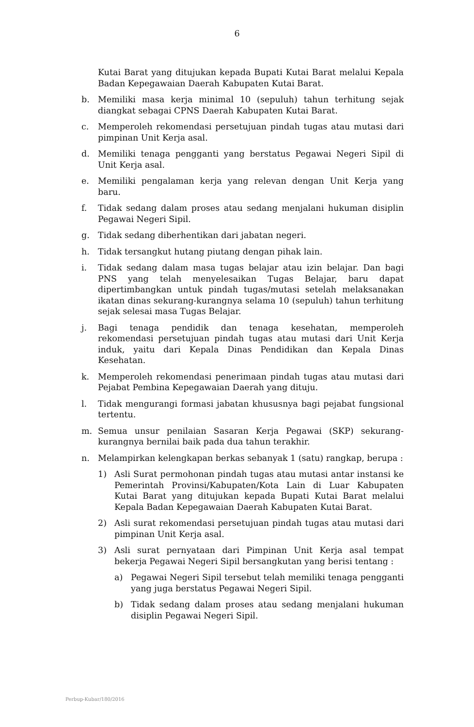6
Kutai Barat yang ditujukan kepada Bupati Kutai Barat melalui Kepala Badan Kepegawaian Daerah Kabupaten Kutai Barat.
b. Memiliki masa kerja minimal 10 (sepuluh) tahun terhitung sejak diangkat sebagai CPNS Daerah Kabupaten Kutai Barat.
c. Memperoleh rekomendasi persetujuan pindah tugas atau mutasi dari pimpinan Unit Kerja asal.
d. Memiliki tenaga pengganti yang berstatus Pegawai Negeri Sipil di Unit Kerja asal.
e. Memiliki pengalaman kerja yang relevan dengan Unit Kerja yang baru.
f. Tidak sedang dalam proses atau sedang menjalani hukuman disiplin Pegawai Negeri Sipil.
g. Tidak sedang diberhentikan dari jabatan negeri.
h. Tidak tersangkut hutang piutang dengan pihak lain.
i. Tidak sedang dalam masa tugas belajar atau izin belajar. Dan bagi PNS yang telah menyelesaikan Tugas Belajar, baru dapat dipertimbangkan untuk pindah tugas/mutasi setelah melaksanakan ikatan dinas sekurang-kurangnya selama 10 (sepuluh) tahun terhitung sejak selesai masa Tugas Belajar.
j. Bagi tenaga pendidik dan tenaga kesehatan, memperoleh rekomendasi persetujuan pindah tugas atau mutasi dari Unit Kerja induk, yaitu dari Kepala Dinas Pendidikan dan Kepala Dinas Kesehatan.
k. Memperoleh rekomendasi penerimaan pindah tugas atau mutasi dari Pejabat Pembina Kepegawaian Daerah yang dituju.
l. Tidak mengurangi formasi jabatan khususnya bagi pejabat fungsional tertentu.
m. Semua unsur penilaian Sasaran Kerja Pegawai (SKP) sekurang-kurangnya bernilai baik pada dua tahun terakhir.
n. Melampirkan kelengkapan berkas sebanyak 1 (satu) rangkap, berupa :
1) Asli Surat permohonan pindah tugas atau mutasi antar instansi ke Pemerintah Provinsi/Kabupaten/Kota Lain di Luar Kabupaten Kutai Barat yang ditujukan kepada Bupati Kutai Barat melalui Kepala Badan Kepegawaian Daerah Kabupaten Kutai Barat.
2) Asli surat rekomendasi persetujuan pindah tugas atau mutasi dari pimpinan Unit Kerja asal.
3) Asli surat pernyataan dari Pimpinan Unit Kerja asal tempat bekerja Pegawai Negeri Sipil bersangkutan yang berisi tentang :
a) Pegawai Negeri Sipil tersebut telah memiliki tenaga pengganti yang juga berstatus Pegawai Negeri Sipil.
b) Tidak sedang dalam proses atau sedang menjalani hukuman disiplin Pegawai Negeri Sipil.
Perbup-Kubar/180/2016